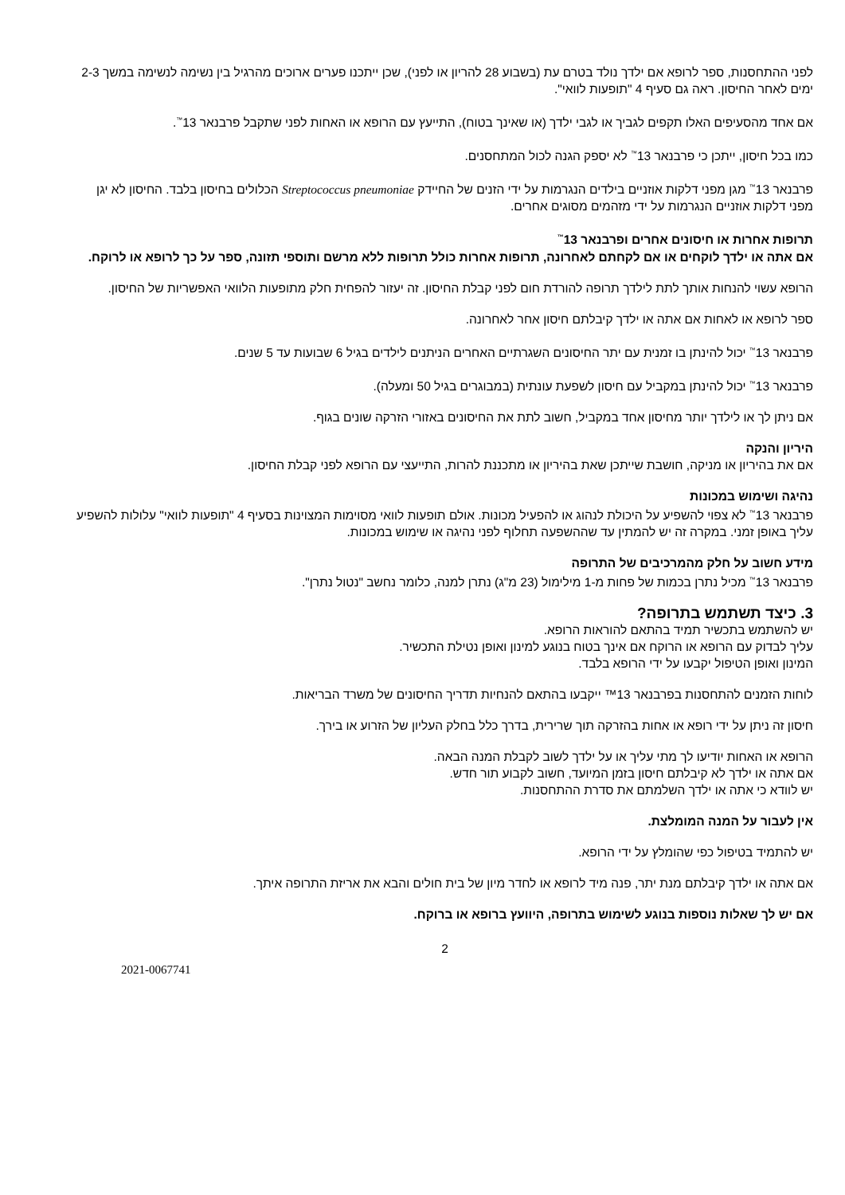לפני ההתחסנות, ספר לרופא אם ילדך נולד בטרם עת (בשבוע 28 להריון או לפני), שכן ייתכנו פערים ארוכים מהרגיל בין נשימה לנשימה במשך 2-3 ימים לאחר החיסון. ראה גם סעיף 4 "תופעות לוואי".
אם אחד מהסעיפים האלו תקפים לגביך או לגבי ילדך (או שאינך בטוח), התייעץ עם הרופא או האחות לפני שתקבל פרבנאר 13<sup>™</sup>.
כמו בכל חיסון, ייתכן כי פרבנאר 13<sup>™</sup> לא יספק הגנה לכול המתחסנים.
פרבנאר 13<sup>™</sup> מגן מפני דלקות אוזניים בילדים הנגרמות על ידי הזנים של החיידק Streptococcus pneumoniae הכלולים בחיסון בלבד. החיסון לא יגן מפני דלקות אוזניים הנגרמות על ידי מזהמים מסוגים אחרים.
תרופות אחרות או חיסונים אחרים ופרבנאר 13<sup>™</sup>
אם אתה או ילדך לוקחים או אם לקחתם לאחרונה, תרופות אחרות כולל תרופות ללא מרשם ותוספי תזונה, ספר על כך לרופא או לרוקח.
הרופא עשוי להנחות אותך לתת לילדך תרופה להורדת חום לפני קבלת החיסון. זה יעזור להפחית חלק מתופעות הלוואי האפשריות של החיסון.
ספר לרופא או לאחות אם אתה או ילדך קיבלתם חיסון אחר לאחרונה.
פרבנאר 13<sup>™</sup> יכול להינתן בו זמנית עם יתר החיסונים השגרתיים האחרים הניתנים לילדים בגיל 6 שבועות עד 5 שנים.
פרבנאר 13<sup>™</sup> יכול להינתן במקביל עם חיסון לשפעת עונתית (במבוגרים בגיל 50 ומעלה).
אם ניתן לך או לילדך יותר מחיסון אחד במקביל, חשוב לתת את החיסונים באזורי הזרקה שונים בגוף.
היריון והנקה
אם את בהיריון או מניקה, חושבת שייתכן שאת בהיריון או מתכננת להרות, התייעצי עם הרופא לפני קבלת החיסון.
נהיגה ושימוש במכונות
פרבנאר 13<sup>™</sup> לא צפוי להשפיע על היכולת לנהוג או להפעיל מכונות. אולם תופעות לוואי מסוימות המצוינות בסעיף 4 "תופעות לוואי" עלולות להשפיע עליך באופן זמני. במקרה זה יש להמתין עד שההשפעה תחלוף לפני נהיגה או שימוש במכונות.
מידע חשוב על חלק מהמרכיבים של התרופה
פרבנאר 13<sup>™</sup> מכיל נתרן בכמות של פחות מ-1 מילימול (23 מ"ג) נתרן למנה, כלומר נחשב "נטול נתרן".
3. כיצד תשתמש בתרופה?
יש להשתמש בתכשיר תמיד בהתאם להוראות הרופא.
עליך לבדוק עם הרופא או הרוקח אם אינך בטוח בנוגע למינון ואופן נטילת התכשיר.
המינון ואופן הטיפול יקבעו על ידי הרופא בלבד.
לוחות הזמנים להתחסנות בפרבנאר 13™ ייקבעו בהתאם להנחיות תדריך החיסונים של משרד הבריאות.
חיסון זה ניתן על ידי רופא או אחות בהזרקה תוך שרירית, בדרך כלל בחלק העליון של הזרוע או בירך.
הרופא או האחות יודיעו לך מתי עליך או על ילדך לשוב לקבלת המנה הבאה.
אם אתה או ילדך לא קיבלתם חיסון בזמן המיועד, חשוב לקבוע תור חדש.
יש לוודא כי אתה או ילדך השלמתם את סדרת ההתחסנות.
אין לעבור על המנה המומלצת.
יש להתמיד בטיפול כפי שהומלץ על ידי הרופא.
אם אתה או ילדך קיבלתם מנת יתר, פנה מיד לרופא או לחדר מיון של בית חולים והבא את אריזת התרופה איתך.
אם יש לך שאלות נוספות בנוגע לשימוש בתרופה, היוועץ ברופא או ברוקח.
2
2021-0067741